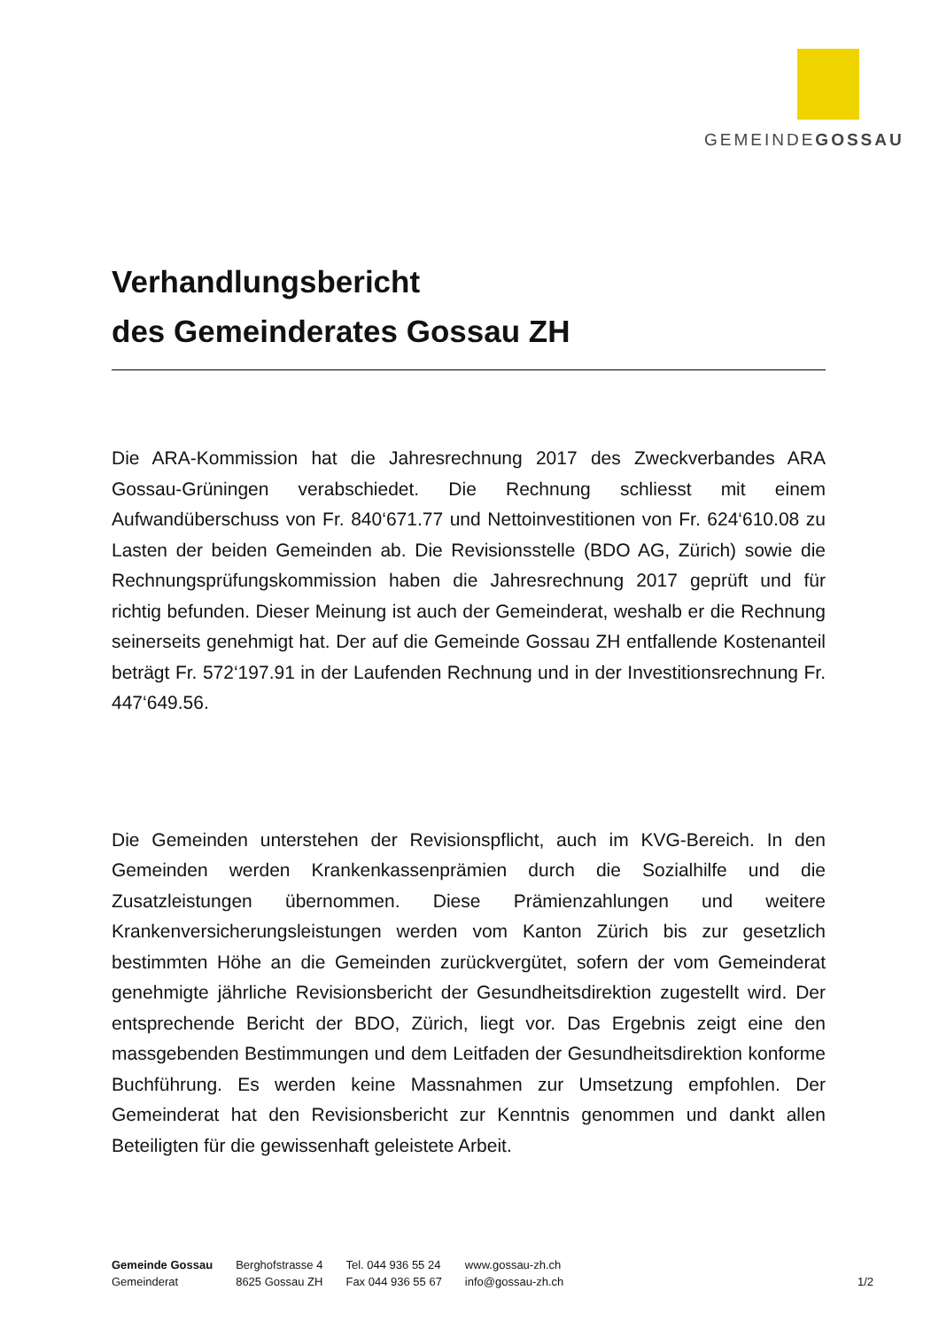GEMEINDEGOSSAU
Verhandlungsbericht
des Gemeinderates Gossau ZH
Die ARA-Kommission hat die Jahresrechnung 2017 des Zweckverbandes ARA Gossau-Grüningen verabschiedet. Die Rechnung schliesst mit einem Aufwandüberschuss von Fr. 840‘671.77 und Nettoinvestitionen von Fr. 624‘610.08 zu Lasten der beiden Gemeinden ab. Die Revisionsstelle (BDO AG, Zürich) sowie die Rechnungsprüfungskommission haben die Jahresrechnung 2017 geprüft und für richtig befunden. Dieser Meinung ist auch der Gemeinderat, weshalb er die Rechnung seinerseits genehmigt hat. Der auf die Gemeinde Gossau ZH entfallende Kostenanteil beträgt Fr. 572‘197.91 in der Laufenden Rechnung und in der Investitionsrechnung Fr. 447‘649.56.
Die Gemeinden unterstehen der Revisionspflicht, auch im KVG-Bereich. In den Gemeinden werden Krankenkassenprämien durch die Sozialhilfe und die Zusatzleistungen übernommen. Diese Prämienzahlungen und weitere Krankenversicherungsleistungen werden vom Kanton Zürich bis zur gesetzlich bestimmten Höhe an die Gemeinden zurückvergütet, sofern der vom Gemeinderat genehmigte jährliche Revisionsbericht der Gesundheitsdirektion zugestellt wird. Der entsprechende Bericht der BDO, Zürich, liegt vor. Das Ergebnis zeigt eine den massgebenden Bestimmungen und dem Leitfaden der Gesundheitsdirektion konforme Buchführung. Es werden keine Massnahmen zur Umsetzung empfohlen. Der Gemeinderat hat den Revisionsbericht zur Kenntnis genommen und dankt allen Beteiligten für die gewissenhaft geleistete Arbeit.
Gemeinde Gossau
Gemeinderat
Berghofstrasse 4
8625 Gossau ZH
Tel. 044 936 55 24
Fax 044 936 55 67
www.gossau-zh.ch
info@gossau-zh.ch
1/2